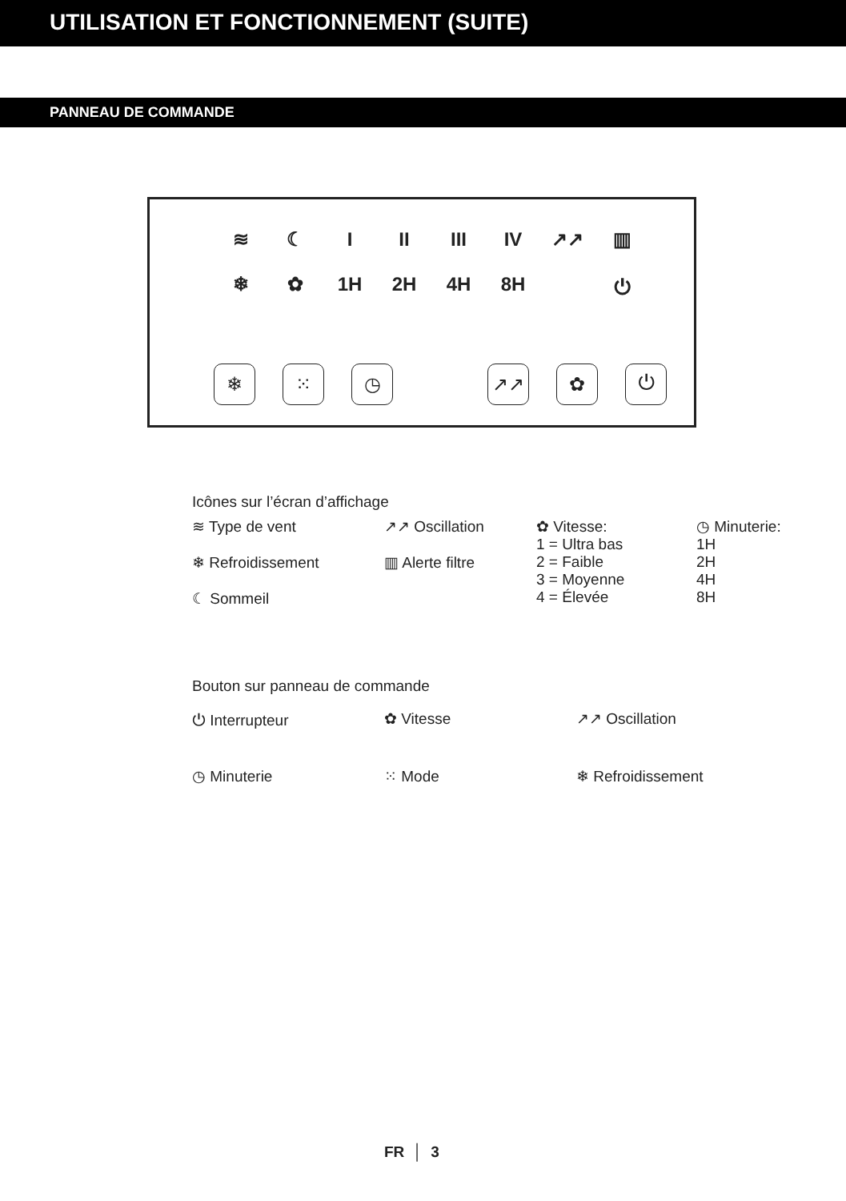UTILISATION ET FONCTIONNEMENT (SUITE)
PANNEAU DE COMMANDE
≋ ☾ I II III IV ↗↗ ▥
❄ ✿ 1H 2H 4H 8H ⏻
❄ ⁙ ◷ ↗↗ ✿ ⏻
Icônes sur l’écran d’affichage
≋ Type de vent
❄ Refroidissement
☾ Sommeil
↗↗ Oscillation
▥ Alerte filtre
✿ Vitesse:
1 = Ultra bas
2 = Faible
3 = Moyenne
4 = Élevée
◷ Minuterie:
1H
2H
4H
8H
Bouton sur panneau de commande
⏻ Interrupteur
✿ Vitesse
↗↗ Oscillation
◷ Minuterie
⁙ Mode
❄ Refroidissement
FR │ 3